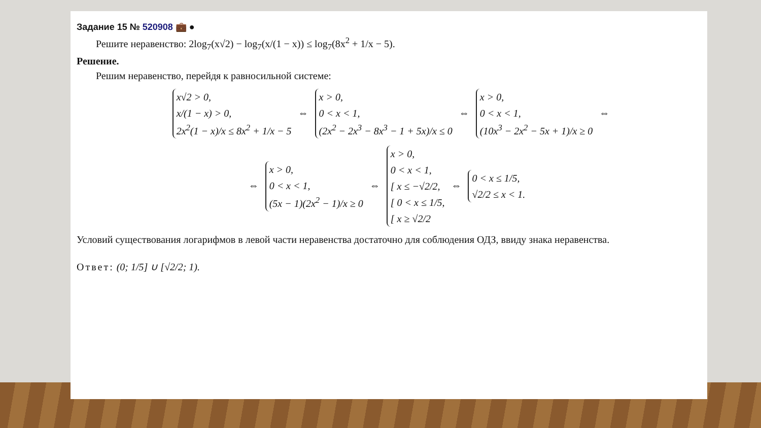Задание 15 № 520908 💼 ●
Решите неравенство: 2log<sub>7</sub>(x√2) − log<sub>7</sub>(x/(1 − x)) ≤ log<sub>7</sub>(8x<sup>2</sup> + 1/x − 5).
Решение.
Решим неравенство, перейдя к равносильной системе:
x√2 > 0,
x/(1 − x) > 0,
2x<sup>2</sup>(1 − x)/x ≤ 8x<sup>2</sup> + 1/x − 5 ⇔ x > 0,
0 < x < 1,
(2x<sup>2</sup> − 2x<sup>3</sup> − 8x<sup>3</sup> − 1 + 5x)/x ≤ 0 ⇔ x > 0,
0 < x < 1,
(10x<sup>3</sup> − 2x<sup>2</sup> − 5x + 1)/x ≥ 0 ⇔
⇔ x > 0,
0 < x < 1,
(5x − 1)(2x<sup>2</sup> − 1)/x ≥ 0 ⇔ x > 0,
0 < x < 1,
[ x ≤ −√2/2,
[ 0 < x ≤ 1/5,
[ x ≥ √2/2 ⇔ 0 < x ≤ 1/5,
√2/2 ≤ x < 1.
Условий существования логарифмов в левой части неравенства достаточно для соблюдения ОДЗ, ввиду знака неравенства.
Ответ: (0; 1/5] ∪ [√2/2; 1).